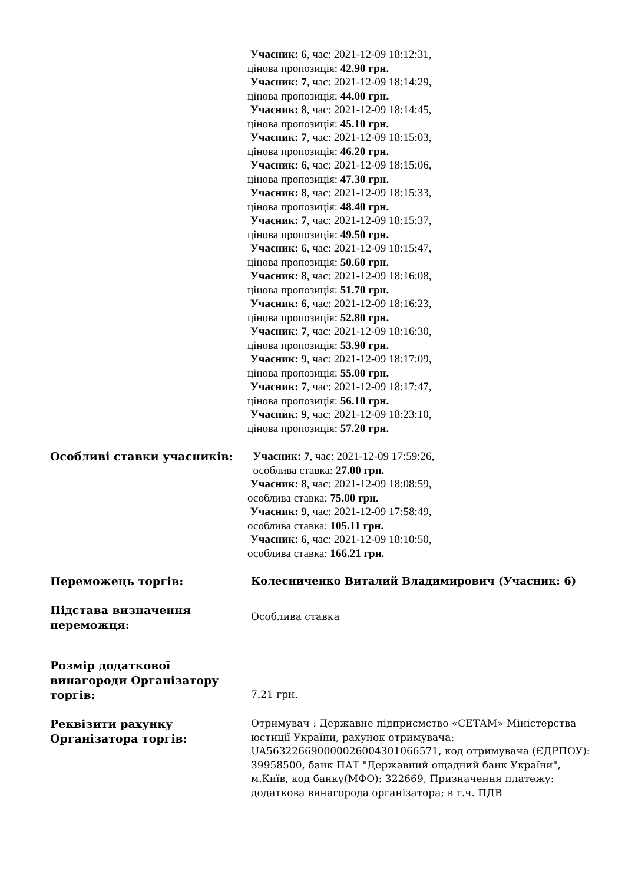| | Учасник: 6 , час: 2021-12-09 18:12:31, цінова пропозиція: 42.90 грн. Учасник: 7 , час: 2021-12-09 18:14:29, цінова пропозиція: 44.00 грн. Учасник: 8 , час: 2021-12-09 18:14:45, цінова пропозиція: 45.10 грн. Учасник: 7 , час: 2021-12-09 18:15:03, цінова пропозиція: 46.20 грн. Учасник: 6 , час: 2021-12-09 18:15:06, цінова пропозиція: 47.30 грн. Учасник: 8 , час: 2021-12-09 18:15:33, цінова пропозиція: 48.40 грн. Учасник: 7 , час: 2021-12-09 18:15:37, цінова пропозиція: 49.50 грн. Учасник: 6 , час: 2021-12-09 18:15:47, цінова пропозиція: 50.60 грн. Учасник: 8 , час: 2021-12-09 18:16:08, цінова пропозиція: 51.70 грн. Учасник: 6 , час: 2021-12-09 18:16:23, цінова пропозиція: 52.80 грн. Учасник: 7 , час: 2021-12-09 18:16:30, цінова пропозиція: 53.90 грн. Учасник: 9 , час: 2021-12-09 18:17:09, цінова пропозиція: 55.00 грн. Учасник: 7 , час: 2021-12-09 18:17:47, цінова пропозиція: 56.10 грн. Учасник: 9 , час: 2021-12-09 18:23:10, цінова пропозиція: 57.20 грн. |
| Особливі ставки учасників: | Учасник: 7 , час: 2021-12-09 17:59:26, особлива ставка: 27.00 грн. Учасник: 8 , час: 2021-12-09 18:08:59, особлива ставка: 75.00 грн. Учасник: 9 , час: 2021-12-09 17:58:49, особлива ставка: 105.11 грн. Учасник: 6 , час: 2021-12-09 18:10:50, особлива ставка: 166.21 грн. |
| Переможець торгів: | Колесниченко Виталий Владимирович (Учасник: 6) |
| Підстава визначення переможця: | Особлива ставка |
| Розмір додаткової винагороди Організатору торгів: | 7.21 грн. |
| Реквізити рахунку Організатора торгів: | Отримувач : Державне підприємство «СЕТАМ» Міністерства юстиції України, рахунок отримувача: UA563226690000026004301066571, код отримувача (ЄДРПОУ): 39958500, банк ПАТ "Державний ощадний банк України", м.Київ, код банку(МФО): 322669, Призначення платежу: додаткова винагорода організатора; в т.ч. ПДВ |